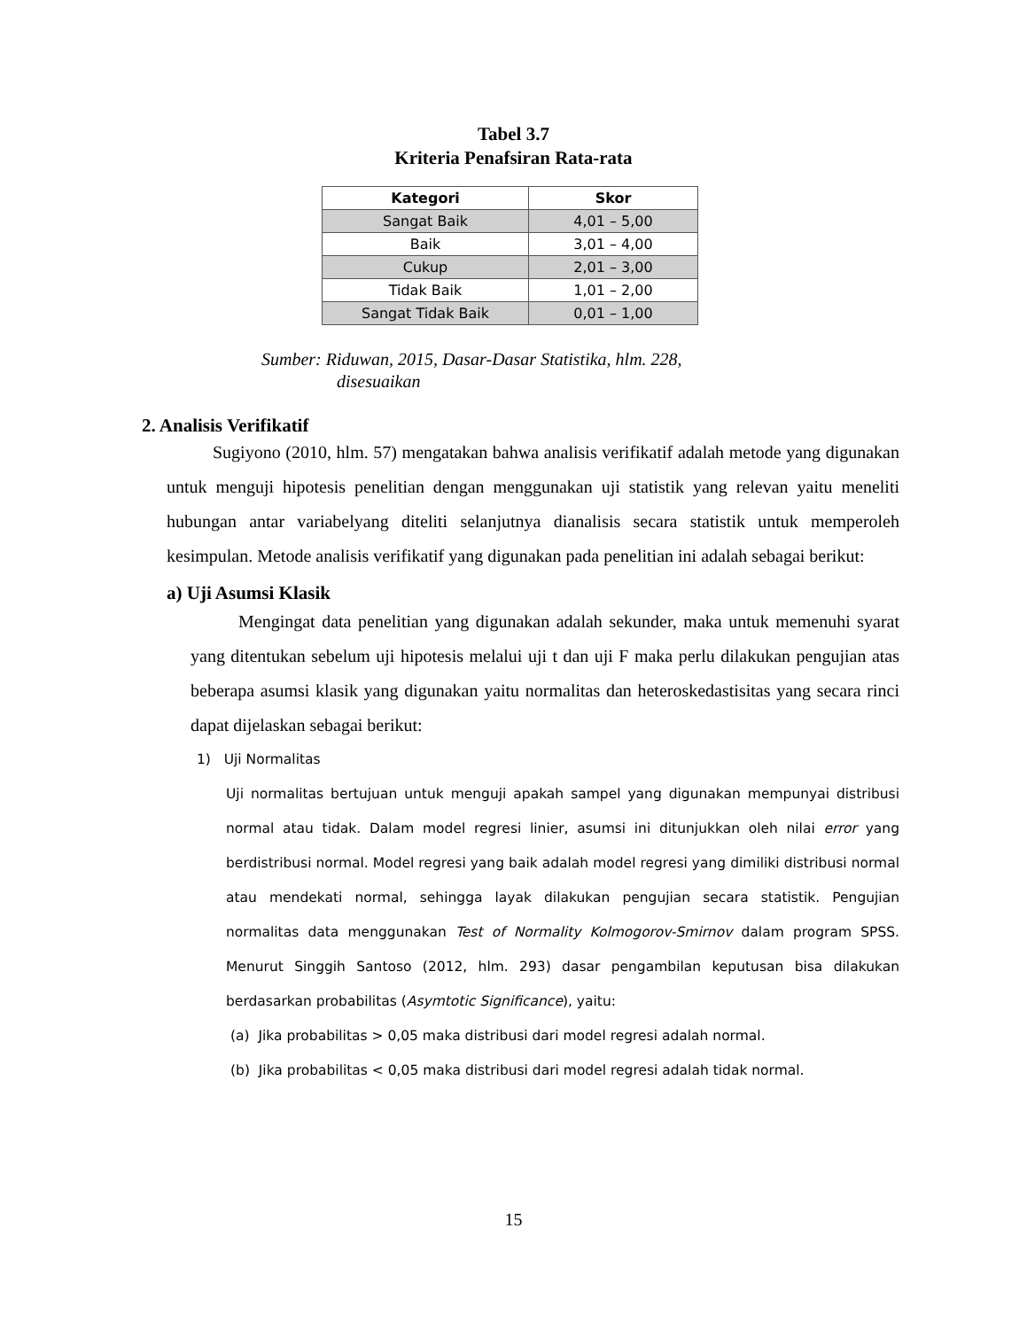Tabel 3.7
Kriteria Penafsiran Rata-rata
| Kategori | Skor |
| --- | --- |
| Sangat Baik | 4,01 – 5,00 |
| Baik | 3,01 – 4,00 |
| Cukup | 2,01 – 3,00 |
| Tidak Baik | 1,01 – 2,00 |
| Sangat Tidak Baik | 0,01 – 1,00 |
Sumber: Riduwan, 2015, Dasar-Dasar Statistika, hlm. 228,
disesuaikan
2. Analisis Verifikatif
Sugiyono (2010, hlm. 57) mengatakan bahwa analisis verifikatif adalah metode yang digunakan untuk menguji hipotesis penelitian dengan menggunakan uji statistik yang relevan yaitu meneliti hubungan antar variabelyang diteliti selanjutnya dianalisis secara statistik untuk memperoleh kesimpulan. Metode analisis verifikatif yang digunakan pada penelitian ini adalah sebagai berikut:
a) Uji Asumsi Klasik
Mengingat data penelitian yang digunakan adalah sekunder, maka untuk memenuhi syarat yang ditentukan sebelum uji hipotesis melalui uji t dan uji F maka perlu dilakukan pengujian atas beberapa asumsi klasik yang digunakan yaitu normalitas dan heteroskedastisitas yang secara rinci dapat dijelaskan sebagai berikut:
1) Uji Normalitas
Uji normalitas bertujuan untuk menguji apakah sampel yang digunakan mempunyai distribusi normal atau tidak. Dalam model regresi linier, asumsi ini ditunjukkan oleh nilai error yang berdistribusi normal. Model regresi yang baik adalah model regresi yang dimiliki distribusi normal atau mendekati normal, sehingga layak dilakukan pengujian secara statistik. Pengujian normalitas data menggunakan Test of Normality Kolmogorov-Smirnov dalam program SPSS. Menurut Singgih Santoso (2012, hlm. 293) dasar pengambilan keputusan bisa dilakukan berdasarkan probabilitas (Asymtotic Significance), yaitu:
(a) Jika probabilitas > 0,05 maka distribusi dari model regresi adalah normal.
(b) Jika probabilitas < 0,05 maka distribusi dari model regresi adalah tidak normal.
15